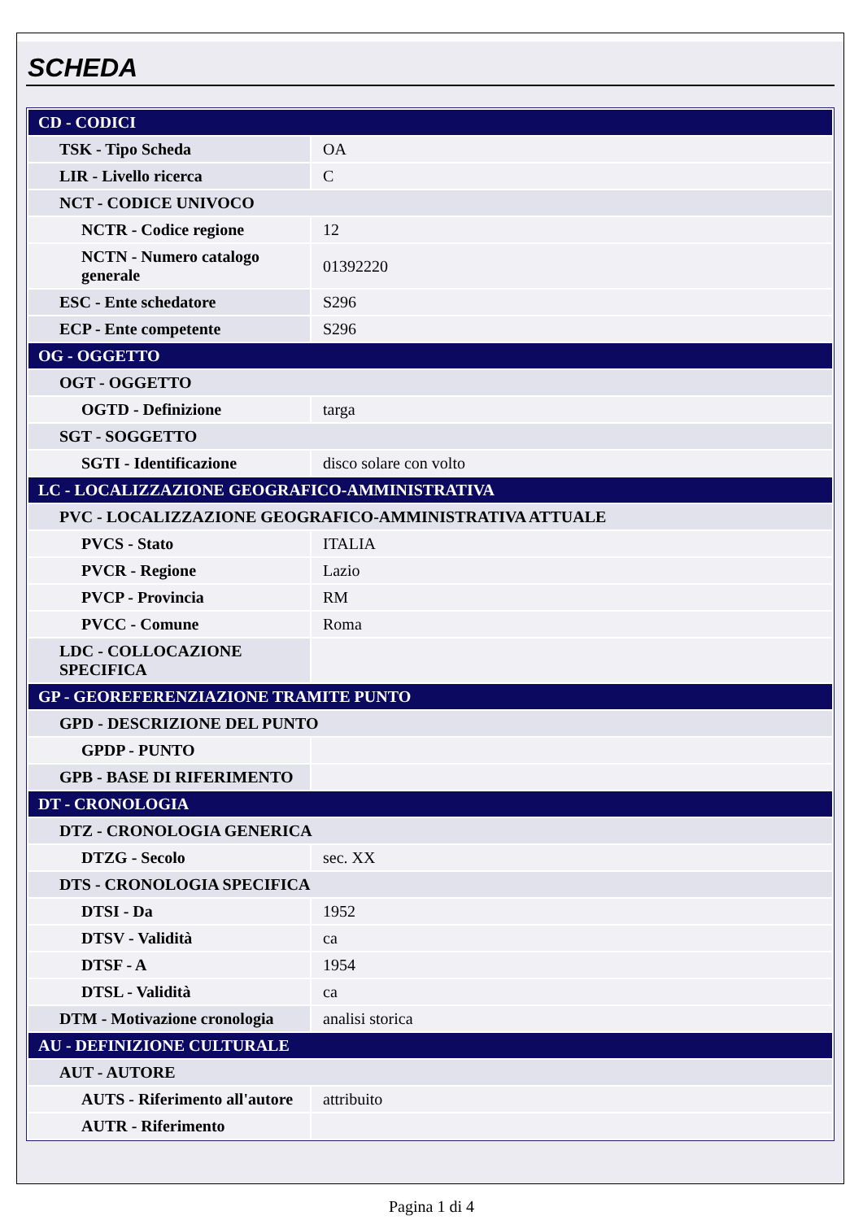SCHEDA
| CD - CODICI | |
| TSK - Tipo Scheda | OA |
| LIR - Livello ricerca | C |
| NCT - CODICE UNIVOCO | |
| NCTR - Codice regione | 12 |
| NCTN - Numero catalogo generale | 01392220 |
| ESC - Ente schedatore | S296 |
| ECP - Ente competente | S296 |
| OG - OGGETTO | |
| OGT - OGGETTO | |
| OGTD - Definizione | targa |
| SGT - SOGGETTO | |
| SGTI - Identificazione | disco solare con volto |
| LC - LOCALIZZAZIONE GEOGRAFICO-AMMINISTRATIVA | |
| PVC - LOCALIZZAZIONE GEOGRAFICO-AMMINISTRATIVA ATTUALE | |
| PVCS - Stato | ITALIA |
| PVCR - Regione | Lazio |
| PVCP - Provincia | RM |
| PVCC - Comune | Roma |
| LDC - COLLOCAZIONE SPECIFICA | |
| GP - GEOREFERENZIAZIONE TRAMITE PUNTO | |
| GPD - DESCRIZIONE DEL PUNTO | |
| GPDP - PUNTO | |
| GPB - BASE DI RIFERIMENTO | |
| DT - CRONOLOGIA | |
| DTZ - CRONOLOGIA GENERICA | |
| DTZG - Secolo | sec. XX |
| DTS - CRONOLOGIA SPECIFICA | |
| DTSI - Da | 1952 |
| DTSV - Validità | ca |
| DTSF - A | 1954 |
| DTSL - Validità | ca |
| DTM - Motivazione cronologia | analisi storica |
| AU - DEFINIZIONE CULTURALE | |
| AUT - AUTORE | |
| AUTS - Riferimento all'autore | attribuito |
| AUTR - Riferimento | |
Pagina 1 di 4